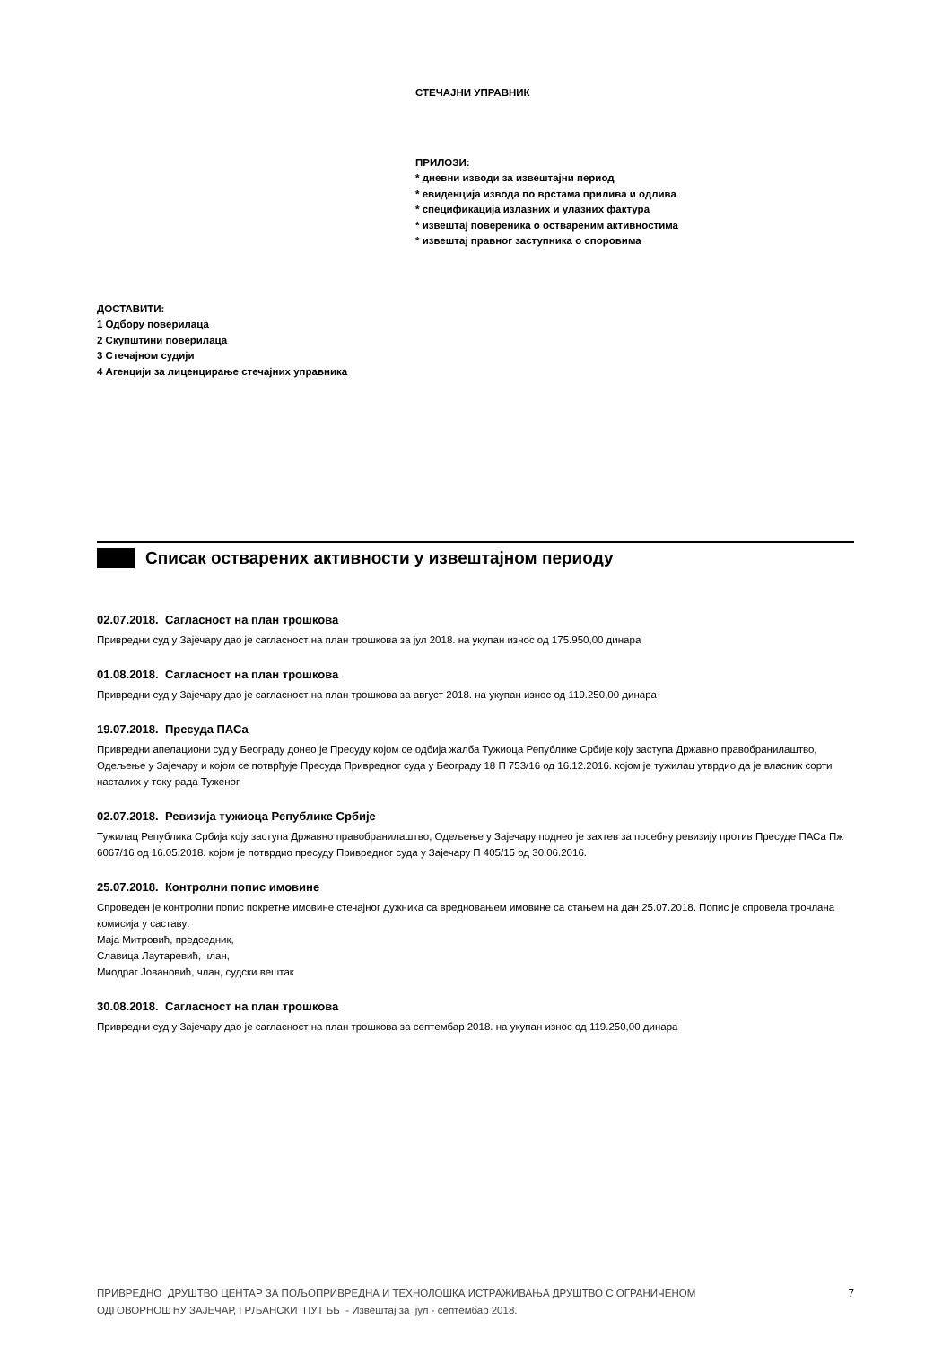СТЕЧАЈНИ УПРАВНИК
ПРИЛОЗИ:
* дневни изводи за извештајни период
* евиденција извода по врстама прилива и одлива
* спецификација излазних и улазних фактура
* извештај повереника о оствареним активностима
* извештај правног заступника о споровима
ДОСТАВИТИ:
1 Одбору поверилаца
2 Скупштини поверилаца
3 Стечајном судији
4 Агенцији за лиценцирање стечајних управника
Списак остварених активности у извештајном периоду
02.07.2018. Сагласност на план трошкова
Привредни суд у Зајечару дао је сагласност на план трошкова за јул 2018. на укупан износ од 175.950,00 динара
01.08.2018. Сагласност на план трошкова
Привредни суд у Зајечару дао је сагласност на план трошкова за август 2018. на укупан износ од 119.250,00 динара
19.07.2018. Пресуда ПАСа
Привредни апелациони суд у Београду донео је Пресуду којом се одбија жалба Тужиоца Републике Србије коју заступа Државно правобранилаштво, Одељење у Зајечару и којом се потврђује Пресуда Привредног суда у Београду 18 П 753/16 од 16.12.2016. којом је тужилац утврдио да је власник сорти насталих у току рада Туженог
02.07.2018. Ревизија тужиоца Републике Србије
Тужилац Република Србија коју заступа Државно правобранилаштво, Одељење у Зајечару поднео је захтев за посебну ревизију против Пресуде ПАСа Пж 6067/16 од 16.05.2018. којом је потврдио пресуду Привредног суда у Зајечару П 405/15 од 30.06.2016.
25.07.2018. Контролни попис имовине
Спроведен је контролни попис покретне имовине стечајног дужника са вредновањем имовине са стањем на дан 25.07.2018. Попис је спровела трочлана комисија у саставу:
Маја Митровић, председник,
Славица Лаутаревић, члан,
Миодраг Јовановић, члан, судски вештак
30.08.2018. Сагласност на план трошкова
Привредни суд у Зајечару дао је сагласност на план трошкова за септембар 2018. на укупан износ од 119.250,00 динара
ПРИВРЕДНО ДРУШТВО ЦЕНТАР ЗА ПОЉОПРИВРЕДНА И ТЕХНОЛОШКА ИСТРАЖИВАЊА ДРУШТВО С ОГРАНИЧЕНОМ
ОДГОВОРНОШЋУ ЗАЈЕЧАР, ГРЉАНСКИ ПУТ ББ - Извештај за јул - септембар 2018.
7